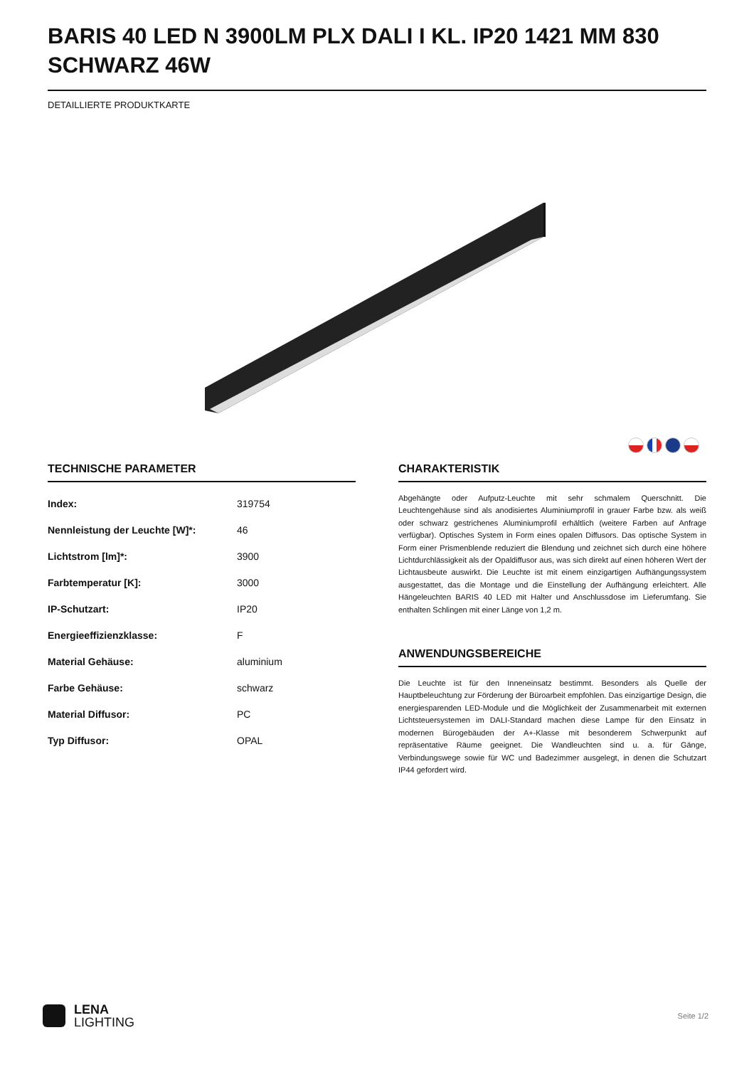BARIS 40 LED N 3900LM PLX DALI I KL. IP20 1421 MM 830 SCHWARZ 46W
DETAILLIERTE PRODUKTKARTE
TECHNISCHE PARAMETER
| Index: | 319754 |
| Nennleistung der Leuchte [W]*: | 46 |
| Lichtstrom [lm]*: | 3900 |
| Farbtemperatur [K]: | 3000 |
| IP-Schutzart: | IP20 |
| Energieeffizienzklasse: | F |
| Material Gehäuse: | aluminium |
| Farbe Gehäuse: | schwarz |
| Material Diffusor: | PC |
| Typ Diffusor: | OPAL |
CHARAKTERISTIK
Abgehängte oder Aufputz-Leuchte mit sehr schmalem Querschnitt. Die Leuchtengehäuse sind als anodisiertes Aluminiumprofil in grauer Farbe bzw. als weiß oder schwarz gestrichenes Aluminiumprofil erhältlich (weitere Farben auf Anfrage verfügbar). Optisches System in Form eines opalen Diffusors. Das optische System in Form einer Prismenblende reduziert die Blendung und zeichnet sich durch eine höhere Lichtdurchlässigkeit als der Opaldiffusor aus, was sich direkt auf einen höheren Wert der Lichtausbeute auswirkt. Die Leuchte ist mit einem einzigartigen Aufhängungssystem ausgestattet, das die Montage und die Einstellung der Aufhängung erleichtert. Alle Hängeleuchten BARIS 40 LED mit Halter und Anschlussdose im Lieferumfang. Sie enthalten Schlingen mit einer Länge von 1,2 m.
ANWENDUNGSBEREICHE
Die Leuchte ist für den Inneneinsatz bestimmt. Besonders als Quelle der Hauptbeleuchtung zur Förderung der Büroarbeit empfohlen. Das einzigartige Design, die energiesparenden LED-Module und die Möglichkeit der Zusammenarbeit mit externen Lichtsteuersystemen im DALI-Standard machen diese Lampe für den Einsatz in modernen Bürogebäuden der A+-Klasse mit besonderem Schwerpunkt auf repräsentative Räume geeignet. Die Wandleuchten sind u. a. für Gänge, Verbindungswege sowie für WC und Badezimmer ausgelegt, in denen die Schutzart IP44 gefordert wird.
LENA
LIGHTING
Seite 1/2